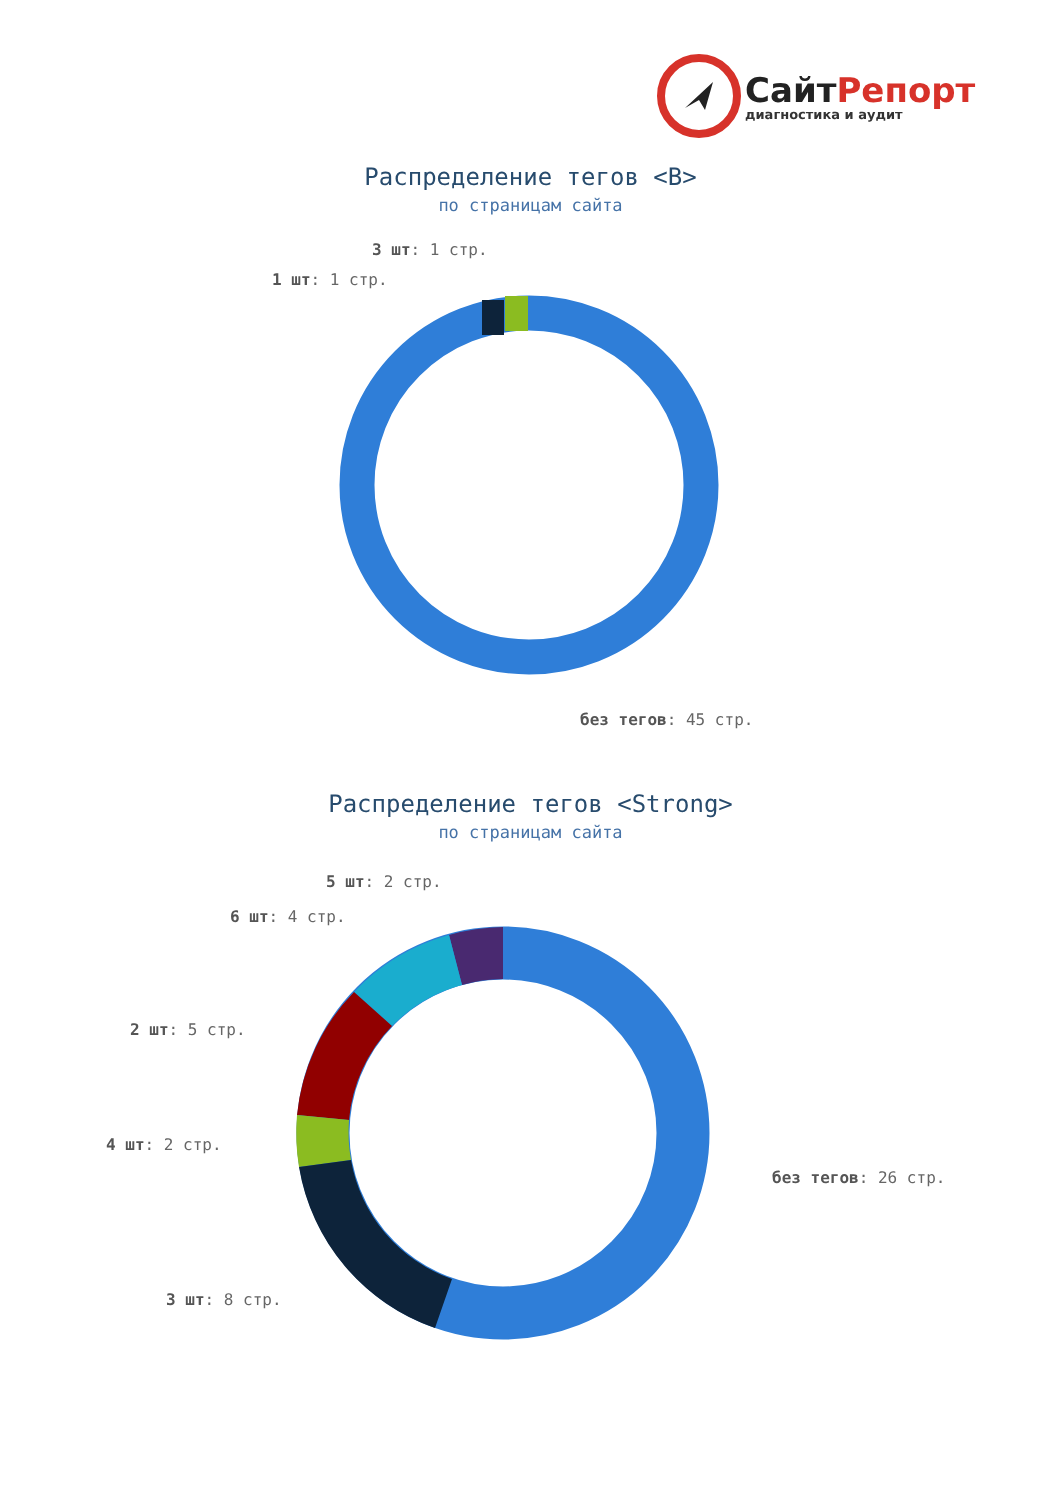СайтРепорт
диагностика и аудит
Распределение тегов <B>
по страницам сайта
3 шт: 1 стр.
1 шт: 1 стр.
без тегов: 45 стр.
Распределение тегов <Strong>
по страницам сайта
5 шт: 2 стр.
6 шт: 4 стр.
2 шт: 5 стр.
4 шт: 2 стр.
без тегов: 26 стр.
3 шт: 8 стр.